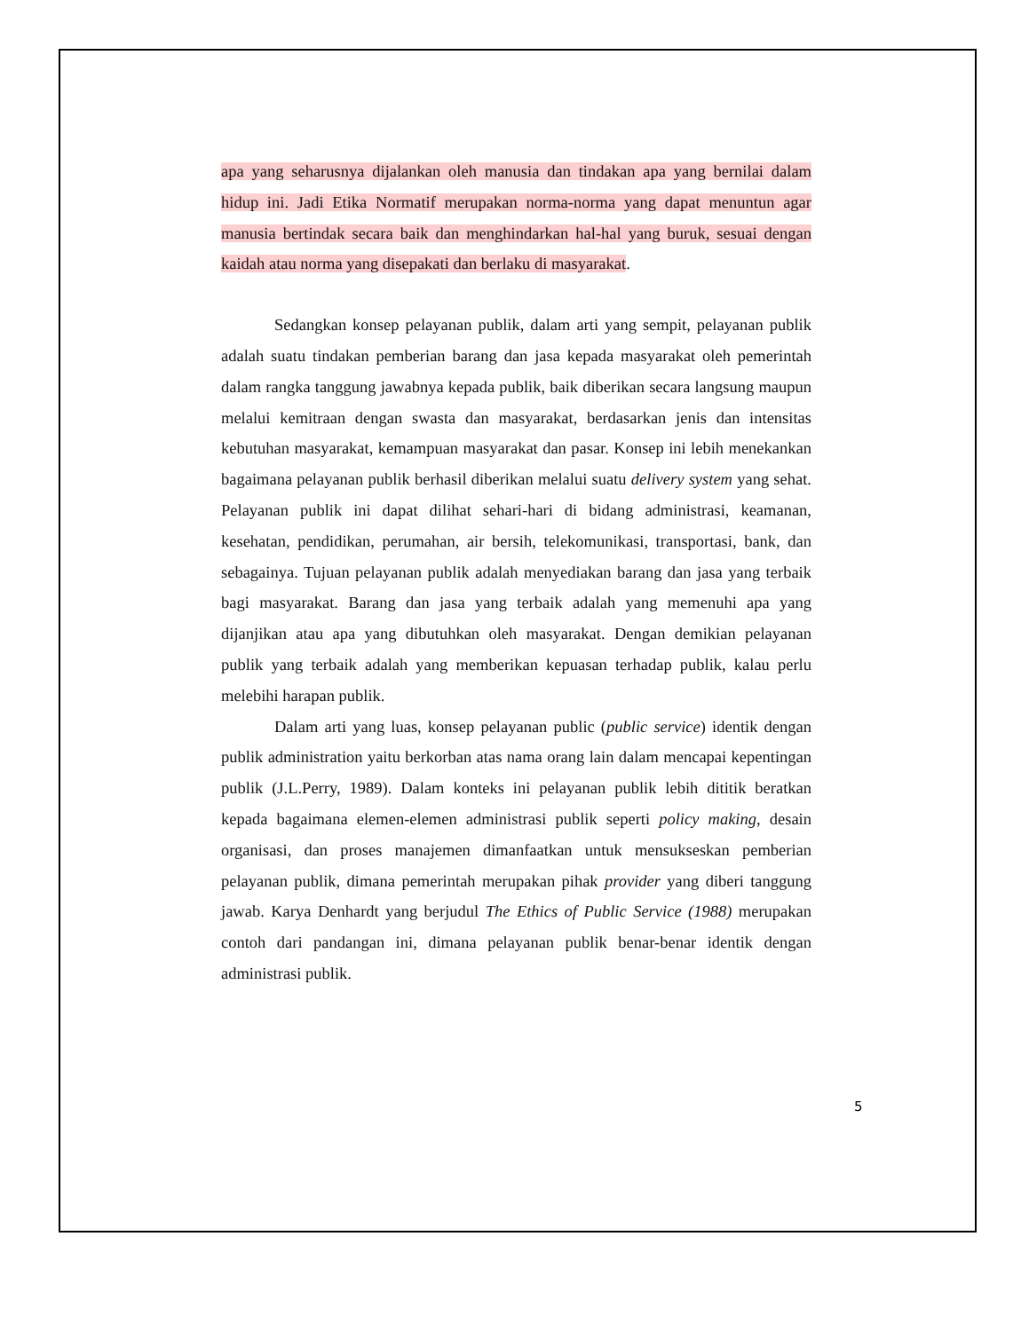apa yang seharusnya dijalankan oleh manusia dan tindakan apa yang bernilai dalam hidup ini. Jadi Etika Normatif merupakan norma-norma yang dapat menuntun agar manusia bertindak secara baik dan menghindarkan hal-hal yang buruk, sesuai dengan kaidah atau norma yang disepakati dan berlaku di masyarakat.
Sedangkan konsep pelayanan publik, dalam arti yang sempit, pelayanan publik adalah suatu tindakan pemberian barang dan jasa kepada masyarakat oleh pemerintah dalam rangka tanggung jawabnya kepada publik, baik diberikan secara langsung maupun melalui kemitraan dengan swasta dan masyarakat, berdasarkan jenis dan intensitas kebutuhan masyarakat, kemampuan masyarakat dan pasar. Konsep ini lebih menekankan bagaimana pelayanan publik berhasil diberikan melalui suatu delivery system yang sehat. Pelayanan publik ini dapat dilihat sehari-hari di bidang administrasi, keamanan, kesehatan, pendidikan, perumahan, air bersih, telekomunikasi, transportasi, bank, dan sebagainya. Tujuan pelayanan publik adalah menyediakan barang dan jasa yang terbaik bagi masyarakat. Barang dan jasa yang terbaik adalah yang memenuhi apa yang dijanjikan atau apa yang dibutuhkan oleh masyarakat. Dengan demikian pelayanan publik yang terbaik adalah yang memberikan kepuasan terhadap publik, kalau perlu melebihi harapan publik.
Dalam arti yang luas, konsep pelayanan public (public service) identik dengan publik administration yaitu berkorban atas nama orang lain dalam mencapai kepentingan publik (J.L.Perry, 1989). Dalam konteks ini pelayanan publik lebih dititik beratkan kepada bagaimana elemen-elemen administrasi publik seperti policy making, desain organisasi, dan proses manajemen dimanfaatkan untuk mensukseskan pemberian pelayanan publik, dimana pemerintah merupakan pihak provider yang diberi tanggung jawab. Karya Denhardt yang berjudul The Ethics of Public Service (1988) merupakan contoh dari pandangan ini, dimana pelayanan publik benar-benar identik dengan administrasi publik.
5